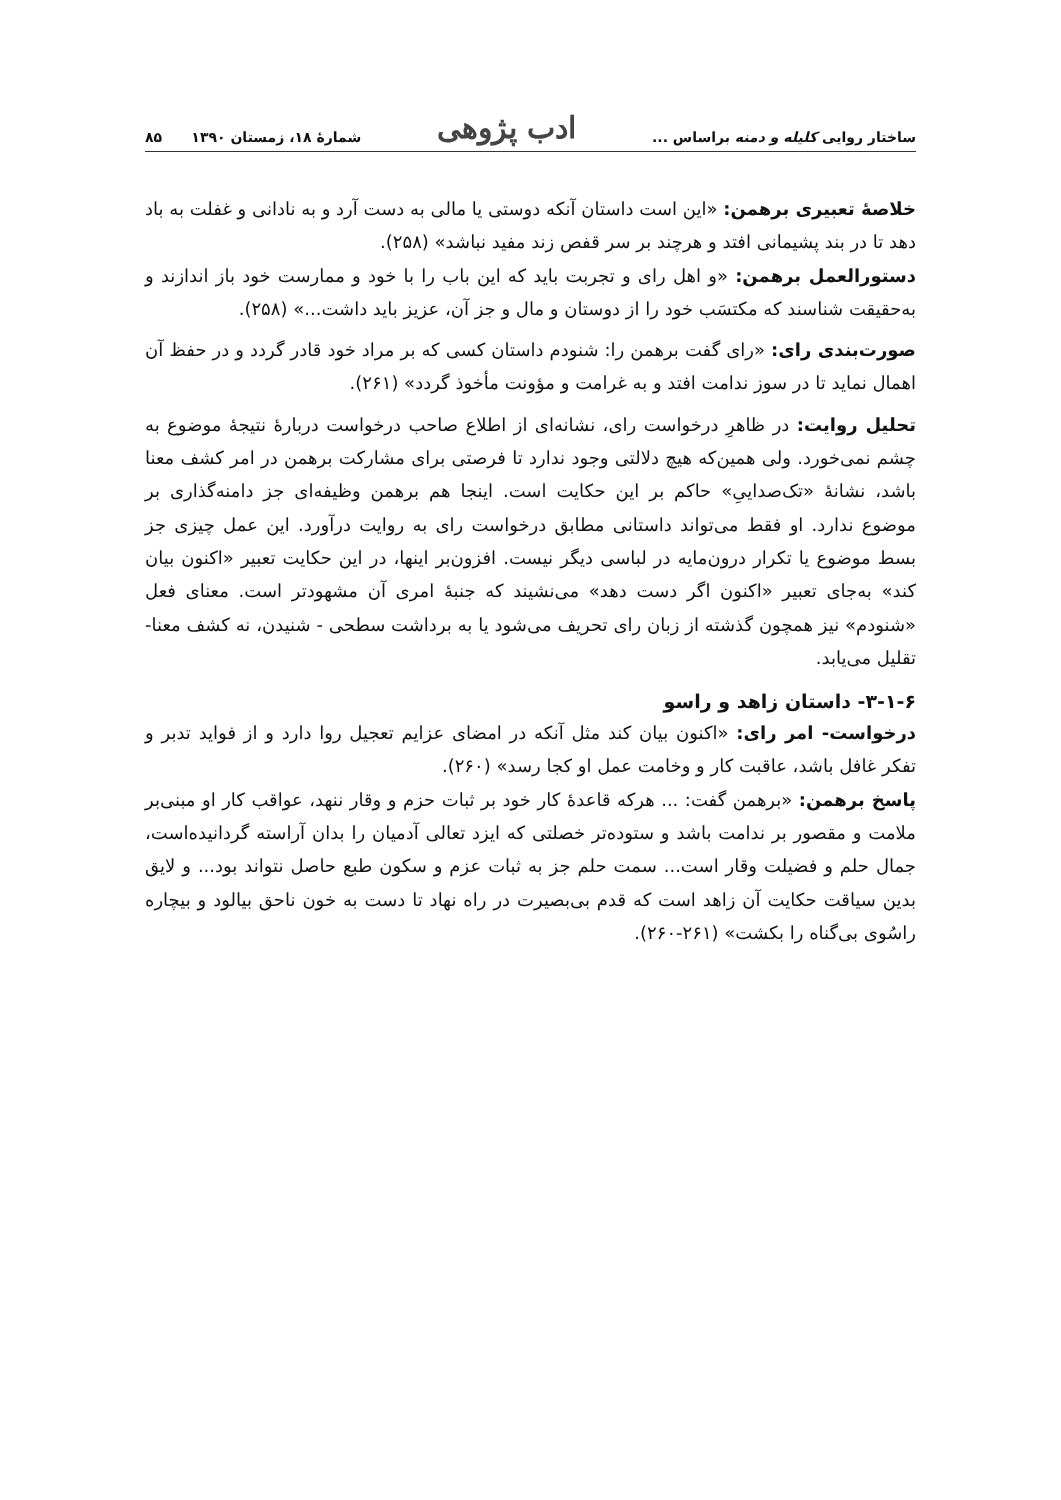ساختار روایی کلیله و دمنه براساس ... ادب پژوهی شمارهٔ ۱۸، زمستان ۱۳۹۰ ۸۵
خلاصهٔ تعبیری برهمن: «این است داستان آنکه دوستی یا مالی به دست آرد و به نادانی و غفلت به باد دهد تا در بند پشیمانی افتد و هرچند بر سر قفص زند مفید نباشد» (۲۵۸).
دستورالعمل برهمن: «و اهل رای و تجربت باید که این باب را با خود و ممارست خود باز اندازند و به‌حقیقت شناسند که مکتسَب خود را از دوستان و مال و جز آن، عزیز باید داشت...» (۲۵۸).
صورت‌بندی رای: «رای گفت برهمن را: شنودم داستان کسی که بر مراد خود قادر گردد و در حفظ آن اهمال نماید تا در سوز ندامت افتد و به غرامت و مؤونت مأخوذ گردد» (۲۶۱).
تحلیل روایت: در ظاهرِ درخواست رای، نشانه‌ای از اطلاع صاحب درخواست دربارهٔ نتیجهٔ موضوع به چشم نمی‌خورد. ولی همین‌که هیچ دلالتی وجود ندارد تا فرصتی برای مشارکت برهمن در امر کشف معنا باشد، نشانهٔ «تک‌صداییِ» حاکم بر این حکایت است. اینجا هم برهمن وظیفه‌ای جز دامنه‌گذاری بر موضوع ندارد. او فقط می‌تواند داستانی مطابق درخواست رای به روایت درآورد. این عمل چیزی جز بسط موضوع یا تکرار درون‌مایه در لباسی دیگر نیست. افزون‌بر اینها، در این حکایت تعبیر «اکنون بیان کند» به‌جای تعبیر «اکنون اگر دست دهد» می‌نشیند که جنبهٔ امری آن مشهودتر است. معنای فعل «شنودم» نیز همچون گذشته از زبان رای تحریف می‌شود یا به برداشت سطحی - شنیدن، نه کشف معنا- تقلیل می‌یابد.
۳-۱-۶- داستان زاهد و راسو
درخواست- امر رای: «اکنون بیان کند مثل آنکه در امضای عزایم تعجیل روا دارد و از فواید تدبر و تفکر غافل باشد، عاقبت کار و وخامت عمل او کجا رسد» (۲۶۰).
پاسخ برهمن: «برهمن گفت: ... هرکه قاعدهٔ کار خود بر ثبات حزم و وقار ننهد، عواقب کار او مبنی‌بر ملامت و مقصور بر ندامت باشد و ستوده‌تر خصلتی که ایزد تعالی آدمیان را بدان آراسته گردانیده‌است، جمال حلم و فضیلت وقار است... سمت حلم جز به ثبات عزم و سکون طبع حاصل نتواند بود... و لایق بدین سیاقت حکایت آن زاهد است که قدم بی‌بصیرت در راه نهاد تا دست به خون ناحق بیالود و بیچاره راسُوی بی‌گناه را بکشت» (۲۶۱-۲۶۰).